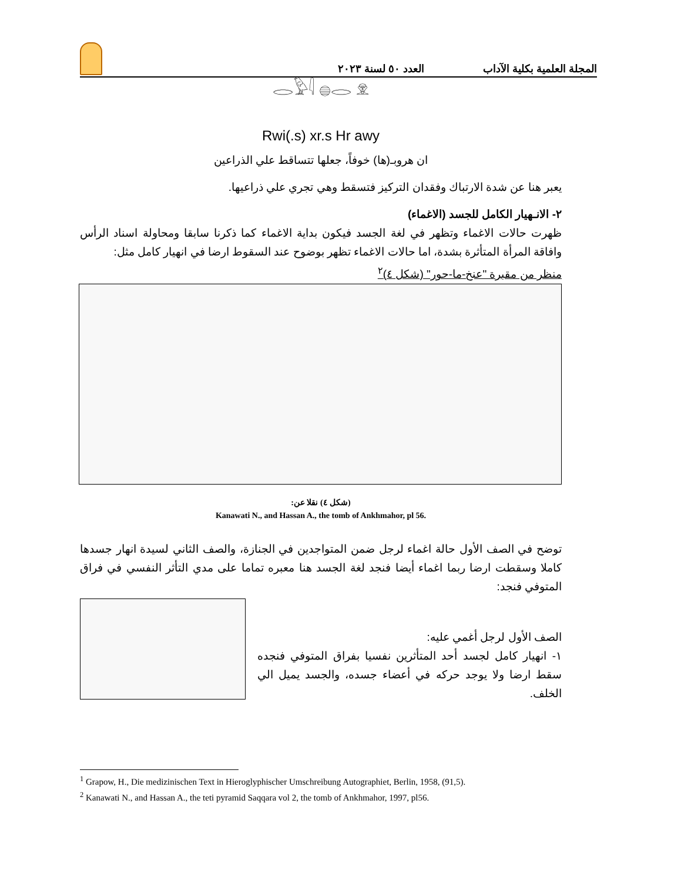المجلة العلمية بكلية الآداب العدد ٥٠ لسنة ٢٠٢٣
𓂋𓅱𓇋 𓐍𓂋 𓁷
Rwi(.s) xr.s Hr awy
ان هروبـ(ها) خوفاً، جعلها تتساقط علي الذراعين
يعبر هنا عن شدة الارتباك وفقدان التركيز فتسقط وهي تجري علي ذراعيها.
٢- الانـهيار الكامل للجسد (الاغماء)
ظهرت حالات الاغماء وتظهر في لغة الجسد فيكون بداية الاغماء كما ذكرنا سابقا ومحاولة اسناد الرأس وافاقة المرأة المتأثرة بشدة، اما حالات الاغماء تظهر بوضوح عند السقوط ارضا في انهيار كامل مثل:
منظر من مقبرة "عنخ-ما-حور" (شكل ٤)<sup>٢</sup>
(شكل ٤) نقلا عن:
Kanawati N., and Hassan A., the tomb of Ankhmahor, pl 56.
توضح في الصف الأول حالة اغماء لرجل ضمن المتواجدين في الجنازة، والصف الثاني لسيدة انهار جسدها كاملا وسقطت ارضا ربما اغماء أيضا فنجد لغة الجسد هنا معبره تماما على مدي التأثر النفسي في فراق المتوفي فنجد:
الصف الأول لرجل أغمي عليه:
١- انهيار كامل لجسد أحد المتأثرين نفسيا بفراق المتوفي فنجده سقط ارضا ولا يوجد حركه في أعضاء جسده، والجسد يميل الي الخلف.
<sup>1</sup> Grapow, H., Die medizinischen Text in Hieroglyphischer Umschreibung Autographiet, Berlin, 1958, (91,5).
<sup>2</sup> Kanawati N., and Hassan A., the teti pyramid Saqqara vol 2, the tomb of Ankhmahor, 1997, pl56.